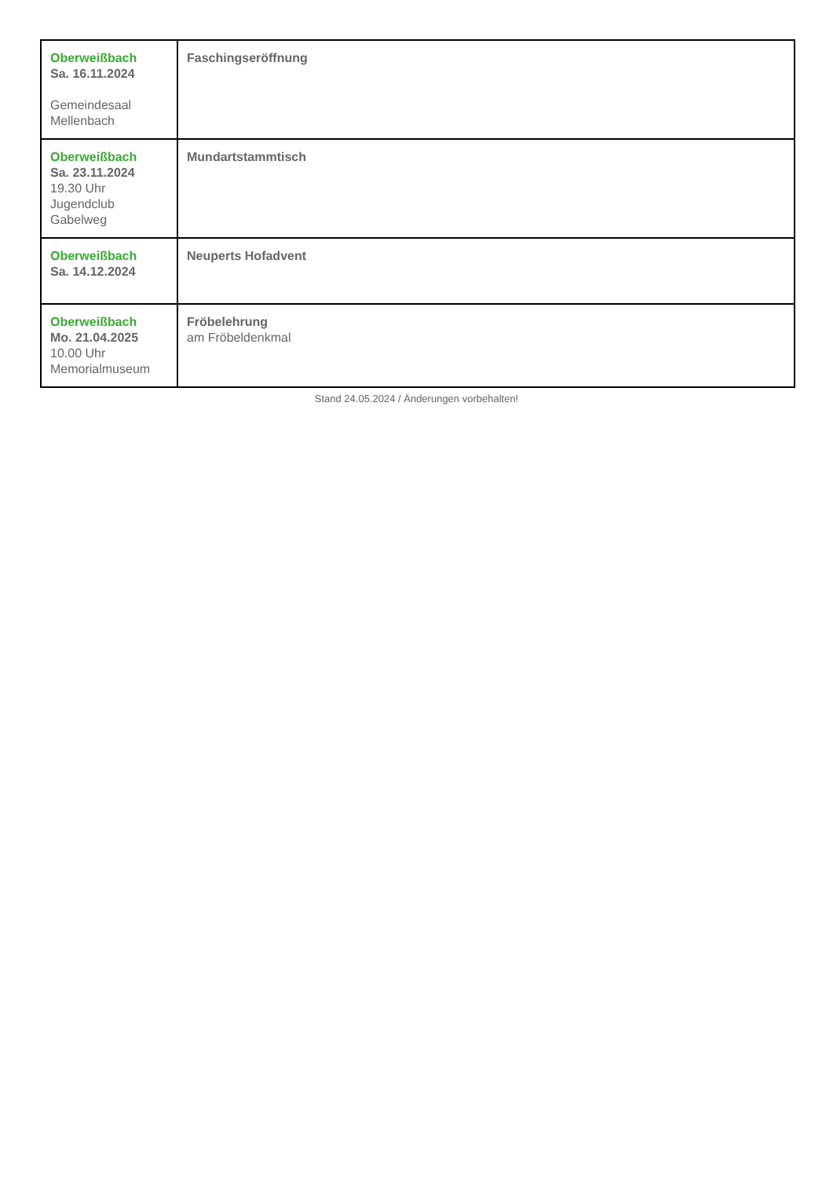| Oberweißbach Sa. 16.11.2024 Gemeindesaal Mellenbach | Faschingseröffnung |
| Oberweißbach Sa. 23.11.2024 19.30 Uhr Jugendclub Gabelweg | Mundartstammtisch |
| Oberweißbach Sa. 14.12.2024 | Neuperts Hofadvent |
| Oberweißbach Mo. 21.04.2025 10.00 Uhr Memorialmuseum | Fröbelehrung am Fröbeldenkmal |
Stand 24.05.2024 / Änderungen vorbehalten!